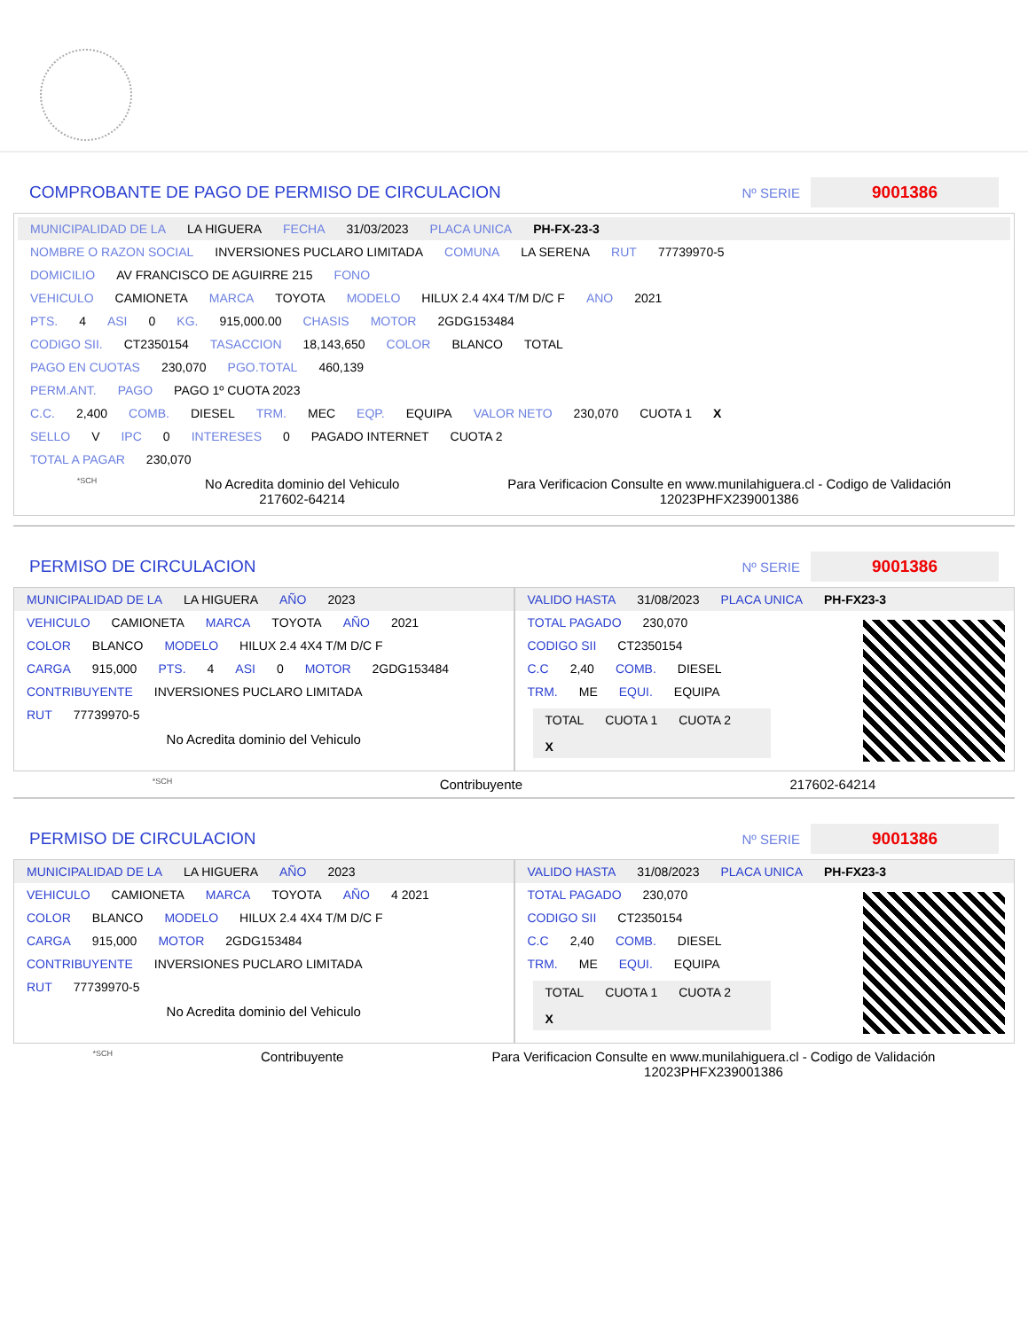COMPROBANTE DE PAGO DE PERMISO DE CIRCULACION Nº SERIE 9001386
MUNICIPALIDAD DE LA LA HIGUERA FECHA 31/03/2023 PLACA UNICA PH-FX-23-3
NOMBRE O RAZON SOCIAL INVERSIONES PUCLARO LIMITADA COMUNA LA SERENA RUT 77739970-5
DOMICILIO AV FRANCISCO DE AGUIRRE 215 FONO
VEHICULO CAMIONETA MARCA TOYOTA MODELO HILUX 2.4 4X4 T/M D/C F ANO 2021
PTS. 4 ASI 0 KG. 915,000.00 CHASIS MOTOR 2GDG153484
CODIGO SII. CT2350154 TASACCION 18,143,650 COLOR BLANCO TOTAL
PAGO EN CUOTAS 230,070 PGO.TOTAL 460,139
PERM.ANT. PAGO PAGO 1º CUOTA 2023
C.C. 2,400 COMB. DIESEL TRM. MEC EQP. EQUIPA VALOR NETO 230,070 CUOTA 1 X
SELLO V IPC 0 INTERESES 0 PAGADO INTERNET CUOTA 2
TOTAL A PAGAR 230,070
*SCH
No Acredita dominio del Vehiculo
217602-64214
Para Verificacion Consulte en www.munilahiguera.cl - Codigo de Validación
12023PHFX239001386
PERMISO DE CIRCULACION Nº SERIE 9001386
MUNICIPALIDAD DE LA LA HIGUERA AÑO 2023
VEHICULO CAMIONETA MARCA TOYOTA AÑO 2021
COLOR BLANCO MODELO HILUX 2.4 4X4 T/M D/C F
CARGA 915,000 PTS. 4 ASI 0 MOTOR 2GDG153484
CONTRIBUYENTE INVERSIONES PUCLARO LIMITADA
RUT 77739970-5
No Acredita dominio del Vehiculo
VALIDO HASTA 31/08/2023 PLACA UNICA PH-FX23-3
TOTAL PAGADO 230,070
CODIGO SII CT2350154
C.C 2,40 COMB. DIESEL
TRM. ME EQUI. EQUIPA
TOTAL CUOTA 1 CUOTA 2
X
*SCH Contribuyente 217602-64214
PERMISO DE CIRCULACION Nº SERIE 9001386
MUNICIPALIDAD DE LA LA HIGUERA AÑO 2023
VEHICULO CAMIONETA MARCA TOYOTA AÑO 4 2021
COLOR BLANCO MODELO HILUX 2.4 4X4 T/M D/C F
CARGA 915,000 MOTOR 2GDG153484
CONTRIBUYENTE INVERSIONES PUCLARO LIMITADA
RUT 77739970-5
No Acredita dominio del Vehiculo
VALIDO HASTA 31/08/2023 PLACA UNICA PH-FX23-3
TOTAL PAGADO 230,070
CODIGO SII CT2350154
C.C 2,40 COMB. DIESEL
TRM. ME EQUI. EQUIPA
TOTAL CUOTA 1 CUOTA 2
X
*SCH Contribuyente Para Verificacion Consulte en www.munilahiguera.cl - Codigo de Validación
12023PHFX239001386